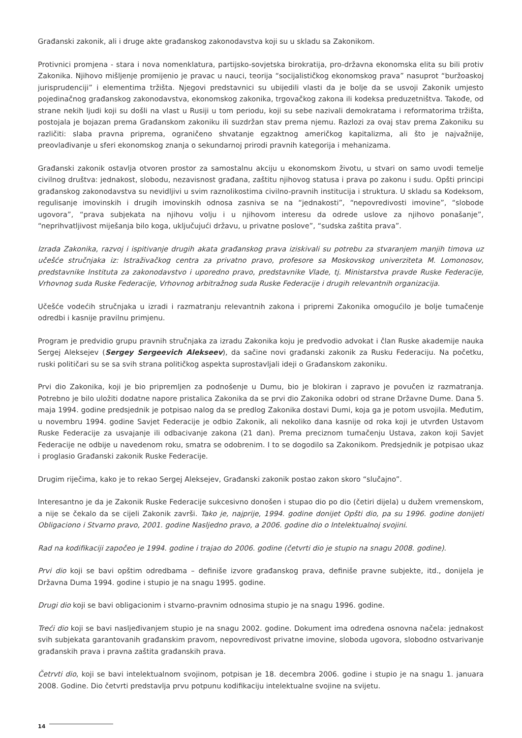Građanski zakonik, ali i druge akte građanskog zakonodavstva koji su u skladu sa Zakonikom.
Protivnici promjena - stara i nova nomenklatura, partijsko-sovjetska birokratija, pro-državna ekonomska elita su bili protiv Zakonika. Njihovo mišljenje promijenio je pravac u nauci, teorija “socijalističkog ekonomskog prava” nasuprot “buržoaskoj jurisprudenciji” i elementima tržišta. Njegovi predstavnici su ubijedili vlasti da je bolje da se usvoji Zakonik umjesto pojedinačnog građanskog zakonodavstva, ekonomskog zakonika, trgovačkog zakona ili kodeksa preduzetništva. Takođe, od strane nekih ljudi koji su došli na vlast u Rusiji u tom periodu, koji su sebe nazivali demokratama i reformatorima tržišta, postojala je bojazan prema Građanskom zakoniku ili suzdržan stav prema njemu. Razlozi za ovaj stav prema Zakoniku su različiti: slaba pravna priprema, ograničeno shvatanje egzaktnog američkog kapitalizma, ali što je najvažnije, preovlađivanje u sferi ekonomskog znanja o sekundarnoj prirodi pravnih kategorija i mehanizama.
Građanski zakonik ostavlja otvoren prostor za samostalnu akciju u ekonomskom životu, u stvari on samo uvodi temelje civilnog društva: jednakost, slobodu, nezavisnost građana, zaštitu njihovog statusa i prava po zakonu i sudu. Opšti principi građanskog zakonodavstva su nevidljivi u svim raznolikostima civilno-pravnih institucija i struktura. U skladu sa Kodeksom, regulisanje imovinskih i drugih imovinskih odnosa zasniva se na “jednakosti”, “nepovredivosti imovine”, “slobode ugovora”, “prava subjekata na njihovu volju i u njihovom interesu da odrede uslove za njihovo ponašanje”, “neprihvatljivost miješanja bilo koga, uključujući državu, u privatne poslove”, “sudska zaštita prava”.
Izrada Zakonika, razvoj i ispitivanje drugih akata građanskog prava iziskivali su potrebu za stvaranjem manjih timova uz učešće stručnjaka iz: Istraživačkog centra za privatno pravo, profesore sa Moskovskog univerziteta M. Lomonosov, predstavnike Instituta za zakonodavstvo i uporedno pravo, predstavnike Vlade, tj. Ministarstva pravde Ruske Federacije, Vrhovnog suda Ruske Federacije, Vrhovnog arbitražnog suda Ruske Federacije i drugih relevantnih organizacija.
Učešće vodećih stručnjaka u izradi i razmatranju relevantnih zakona i pripremi Zakonika omogućilo je bolje tumačenje odredbi i kasnije pravilnu primjenu.
Program je predvidio grupu pravnih stručnjaka za izradu Zakonika koju je predvodio advokat i član Ruske akademije nauka Sergej Aleksejev (Sergey Sergeevich Alekseev), da sačine novi građanski zakonik za Rusku Federaciju. Na početku, ruski političari su se sa svih strana političkog aspekta suprostavljali ideji o Građanskom zakoniku.
Prvi dio Zakonika, koji je bio pripremljen za podnošenje u Dumu, bio je blokiran i zapravo je povučen iz razmatranja. Potrebno je bilo uložiti dodatne napore pristalica Zakonika da se prvi dio Zakonika odobri od strane Državne Dume. Dana 5. maja 1994. godine predsjednik je potpisao nalog da se predlog Zakonika dostavi Dumi, koja ga je potom usvojila. Međutim, u novembru 1994. godine Savjet Federacije je odbio Zakonik, ali nekoliko dana kasnije od roka koji je utvrđen Ustavom Ruske Federacije za usvajanje ili odbacivanje zakona (21 dan). Prema preciznom tumačenju Ustava, zakon koji Savjet Federacije ne odbije u navedenom roku, smatra se odobrenim. I to se dogodilo sa Zakonikom. Predsjednik je potpisao ukaz i proglasio Građanski zakonik Ruske Federacije.
Drugim riječima, kako je to rekao Sergej Aleksejev, Građanski zakonik postao zakon skoro “slučajno”.
Interesantno je da je Zakonik Ruske Federacije sukcesivno donošen i stupao dio po dio (četiri dijela) u dužem vremenskom, a nije se čekalo da se cijeli Zakonik završi. Tako je, najprije, 1994. godine donijet Opšti dio, pa su 1996. godine donijeti Obligaciono i Stvarno pravo, 2001. godine Nasljedno pravo, a 2006. godine dio o Intelektualnoj svojini.
Rad na kodifikaciji započeo je 1994. godine i trajao do 2006. godine (četvrti dio je stupio na snagu 2008. godine).
Prvi dio koji se bavi opštim odredbama – definiše izvore građanskog prava, definiše pravne subjekte, itd., donijela je Državna Duma 1994. godine i stupio je na snagu 1995. godine.
Drugi dio koji se bavi obligacionim i stvarno-pravnim odnosima stupio je na snagu 1996. godine.
Treći dio koji se bavi nasljeđivanjem stupio je na snagu 2002. godine. Dokument ima određena osnovna načela: jednakost svih subjekata garantovanih građanskim pravom, nepovredivost privatne imovine, sloboda ugovora, slobodno ostvarivanje građanskih prava i pravna zaštita građanskih prava.
Četrvti dio, koji se bavi intelektualnom svojinom, potpisan je 18. decembra 2006. godine i stupio je na snagu 1. januara 2008. Godine. Dio četvrti predstavlja prvu potpunu kodifikaciju intelektualne svojine na svijetu.
14